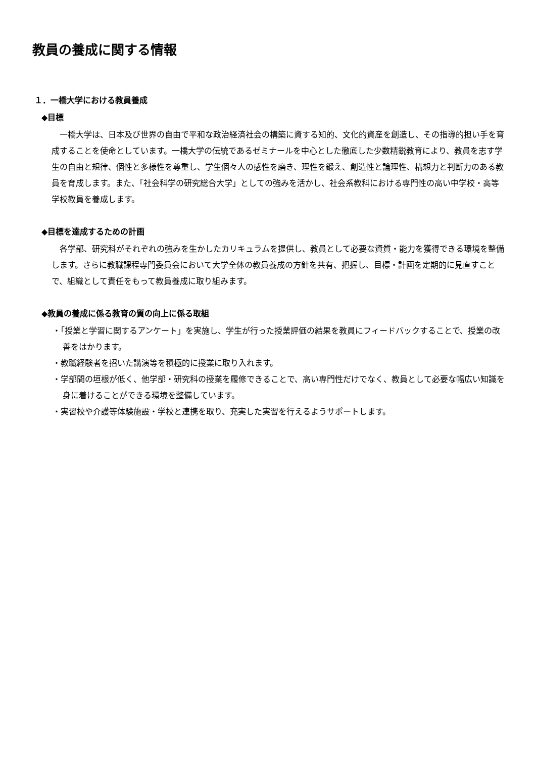教員の養成に関する情報
１．一橋大学における教員養成
◆目標
　一橋大学は、日本及び世界の自由で平和な政治経済社会の構築に資する知的、文化的資産を創造し、その指導的担い手を育成することを使命としています。一橋大学の伝統であるゼミナールを中心とした徹底した少数精鋭教育により、教員を志す学生の自由と規律、個性と多様性を尊重し、学生個々人の感性を磨き、理性を鍛え、創造性と論理性、構想力と判断力のある教員を育成します。また、「社会科学の研究総合大学」としての強みを活かし、社会系教科における専門性の高い中学校・高等学校教員を養成します。
◆目標を達成するための計画
　各学部、研究科がそれぞれの強みを生かしたカリキュラムを提供し、教員として必要な資質・能力を獲得できる環境を整備します。さらに教職課程専門委員会において大学全体の教員養成の方針を共有、把握し、目標・計画を定期的に見直すことで、組織として責任をもって教員養成に取り組みます。
◆教員の養成に係る教育の質の向上に係る取組
・「授業と学習に関するアンケート」を実施し、学生が行った授業評価の結果を教員にフィードバックすることで、授業の改善をはかります。
・教職経験者を招いた講演等を積極的に授業に取り入れます。
・学部間の垣根が低く、他学部・研究科の授業を履修できることで、高い専門性だけでなく、教員として必要な幅広い知識を身に着けることができる環境を整備しています。
・実習校や介護等体験施設・学校と連携を取り、充実した実習を行えるようサポートします。